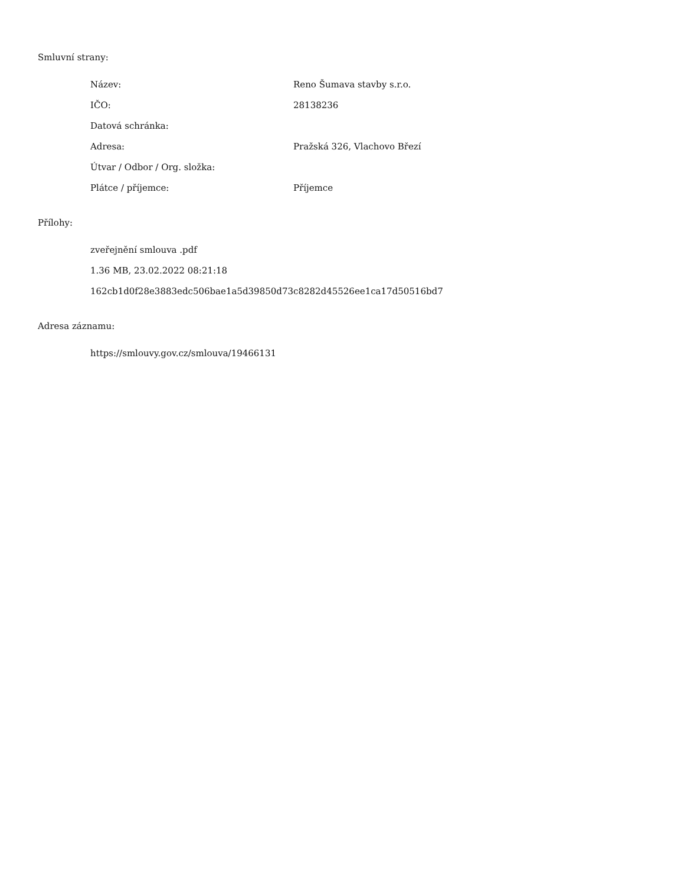Smluvní strany:
| Název: | Reno Šumava stavby s.r.o. |
| IČO: | 28138236 |
| Datová schránka: | |
| Adresa: | Pražská 326, Vlachovo Březí |
| Útvar / Odbor / Org. složka: | |
| Plátce / příjemce: | Příjemce |
Přílohy:
zveřejnění smlouva .pdf
1.36 MB, 23.02.2022 08:21:18
162cb1d0f28e3883edc506bae1a5d39850d73c8282d45526ee1ca17d50516bd7
Adresa záznamu:
https://smlouvy.gov.cz/smlouva/19466131